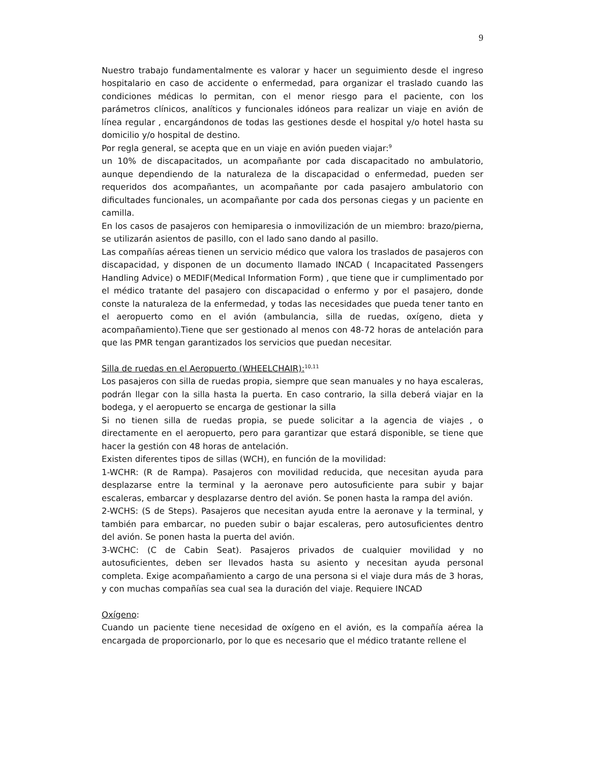9
Nuestro trabajo fundamentalmente es valorar y hacer un seguimiento desde el ingreso hospitalario en caso de accidente o enfermedad, para organizar el traslado cuando las condiciones médicas lo permitan, con el menor riesgo para el paciente, con los parámetros clínicos, analíticos y funcionales idóneos para realizar un viaje en avión de línea regular , encargándonos de todas las gestiones desde el hospital y/o hotel hasta su domicilio y/o hospital de destino.
Por regla general, se acepta que en un viaje en avión pueden viajar:<sup>9</sup>
un 10% de discapacitados, un acompañante por cada discapacitado no ambulatorio, aunque dependiendo de la naturaleza de la discapacidad o enfermedad, pueden ser requeridos dos acompañantes, un acompañante por cada pasajero ambulatorio con dificultades funcionales, un acompañante por cada dos personas ciegas y un paciente en camilla.
En los casos de pasajeros con hemiparesia o inmovilización de un miembro: brazo/pierna, se utilizarán asientos de pasillo, con el lado sano dando al pasillo.
Las compañías aéreas tienen un servicio médico que valora los traslados de pasajeros con discapacidad, y disponen de un documento llamado INCAD ( Incapacitated Passengers Handling Advice) o MEDIF(Medical Information Form) , que tiene que ir cumplimentado por el médico tratante del pasajero con discapacidad o enfermo y por el pasajero, donde conste la naturaleza de la enfermedad, y todas las necesidades que pueda tener tanto en el aeropuerto como en el avión (ambulancia, silla de ruedas, oxígeno, dieta y acompañamiento).Tiene que ser gestionado al menos con 48-72 horas de antelación para que las PMR tengan garantizados los servicios que puedan necesitar.
Silla de ruedas en el Aeropuerto (WHEELCHAIR):<sup>10,11</sup>
Los pasajeros con silla de ruedas propia, siempre que sean manuales y no haya escaleras, podrán llegar con la silla hasta la puerta. En caso contrario, la silla deberá viajar en la bodega, y el aeropuerto se encarga de gestionar la silla
Si no tienen silla de ruedas propia, se puede solicitar a la agencia de viajes , o directamente en el aeropuerto, pero para garantizar que estará disponible, se tiene que hacer la gestión con 48 horas de antelación.
Existen diferentes tipos de sillas (WCH), en función de la movilidad:
1-WCHR: (R de Rampa). Pasajeros con movilidad reducida, que necesitan ayuda para desplazarse entre la terminal y la aeronave pero autosuficiente para subir y bajar escaleras, embarcar y desplazarse dentro del avión. Se ponen hasta la rampa del avión.
2-WCHS: (S de Steps). Pasajeros que necesitan ayuda entre la aeronave y la terminal, y también para embarcar, no pueden subir o bajar escaleras, pero autosuficientes dentro del avión. Se ponen hasta la puerta del avión.
3-WCHC: (C de Cabin Seat). Pasajeros privados de cualquier movilidad y no autosuficientes, deben ser llevados hasta su asiento y necesitan ayuda personal completa. Exige acompañamiento a cargo de una persona si el viaje dura más de 3 horas, y con muchas compañías sea cual sea la duración del viaje. Requiere INCAD
Oxígeno:
Cuando un paciente tiene necesidad de oxígeno en el avión, es la compañía aérea la encargada de proporcionarlo, por lo que es necesario que el médico tratante rellene el